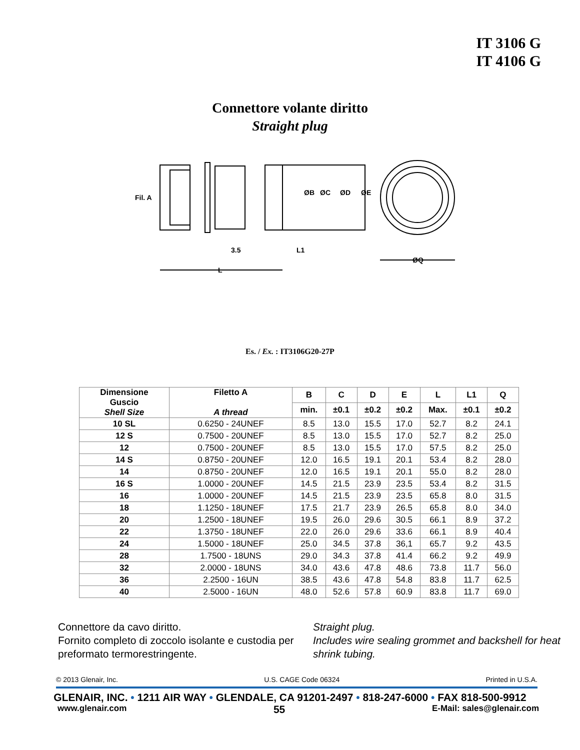IT 3106 G
IT 4106 G
Connettore volante diritto
Straight plug
Fil. A
3.5
L1
L
ØQ
ØB
ØC
ØD
ØE
Es. / Ex. : IT3106G20-27P
| Dimensione Guscio Shell Size | Filetto A A thread | B | C | D | E | L | L1 | Q |
| --- | --- | --- | --- | --- | --- | --- | --- | --- |
| | | min. | ±0.1 | ±0.2 | ±0.2 | Max. | ±0.1 | ±0.2 |
| 10 SL | 0.6250 - 24UNEF | 8.5 | 13.0 | 15.5 | 17.0 | 52.7 | 8.2 | 24.1 |
| 12 S | 0.7500 - 20UNEF | 8.5 | 13.0 | 15.5 | 17.0 | 52.7 | 8.2 | 25.0 |
| 12 | 0.7500 - 20UNEF | 8.5 | 13.0 | 15.5 | 17.0 | 57.5 | 8.2 | 25.0 |
| 14 S | 0.8750 - 20UNEF | 12.0 | 16.5 | 19.1 | 20.1 | 53.4 | 8.2 | 28.0 |
| 14 | 0.8750 - 20UNEF | 12.0 | 16.5 | 19.1 | 20.1 | 55.0 | 8.2 | 28.0 |
| 16 S | 1.0000 - 20UNEF | 14.5 | 21.5 | 23.9 | 23.5 | 53.4 | 8.2 | 31.5 |
| 16 | 1.0000 - 20UNEF | 14.5 | 21.5 | 23.9 | 23.5 | 65.8 | 8.0 | 31.5 |
| 18 | 1.1250 - 18UNEF | 17.5 | 21.7 | 23.9 | 26.5 | 65.8 | 8.0 | 34.0 |
| 20 | 1.2500 - 18UNEF | 19.5 | 26.0 | 29.6 | 30.5 | 66.1 | 8.9 | 37.2 |
| 22 | 1.3750 - 18UNEF | 22.0 | 26.0 | 29.6 | 33.6 | 66.1 | 8.9 | 40.4 |
| 24 | 1.5000 - 18UNEF | 25.0 | 34.5 | 37.8 | 36,1 | 65.7 | 9.2 | 43.5 |
| 28 | 1.7500 - 18UNS | 29.0 | 34.3 | 37.8 | 41.4 | 66.2 | 9.2 | 49.9 |
| 32 | 2.0000 - 18UNS | 34.0 | 43.6 | 47.8 | 48.6 | 73.8 | 11.7 | 56.0 |
| 36 | 2.2500 - 16UN | 38.5 | 43.6 | 47.8 | 54.8 | 83.8 | 11.7 | 62.5 |
| 40 | 2.5000 - 16UN | 48.0 | 52.6 | 57.8 | 60.9 | 83.8 | 11.7 | 69.0 |
Connettore da cavo diritto.
Fornito completo di zoccolo isolante e custodia per preformato termorestringente.
Straight plug.
Includes wire sealing grommet and backshell for heat shrink tubing.
© 2013 Glenair, Inc. U.S. CAGE Code 06324 Printed in U.S.A.
GLENAIR, INC. • 1211 AIR WAY • GLENDALE, CA 91201-2497 • 818-247-6000 • FAX 818-500-9912
www.glenair.com 55 E-Mail: sales@glenair.com